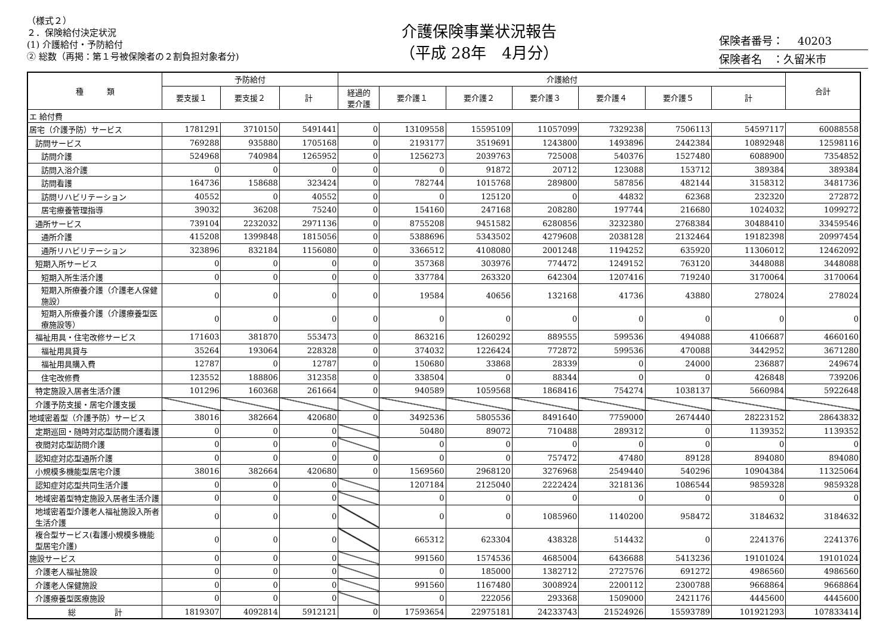（様式２）
２．保険給付決定状況
(1) 介護給付・予防給付
② 総数（再掲：第１号被保険者の２割負担対象者分)
介護保険事業状況報告
（平成 28年　4月分）
保険者番号：　 40203
保険者名　：久留米市
| 種 類 | 予防給付 | | | 介護給付 | | | | | | | 合計 |
| --- | --- | --- | --- | --- | --- | --- | --- | --- | --- | --- | --- |
| | 要支援１ | 要支援２ | 計 | 経過的 要介護 | 要介護１ | 要介護２ | 要介護３ | 要介護４ | 要介護５ | 計 | |
| エ 給付費 | | | | | | | | | | | |
| 居宅（介護予防）サービス | 1781291 | 3710150 | 5491441 | 0 | 13109558 | 15595109 | 11057099 | 7329238 | 7506113 | 54597117 | 60088558 |
| 訪問サービス | 769288 | 935880 | 1705168 | 0 | 2193177 | 3519691 | 1243800 | 1493896 | 2442384 | 10892948 | 12598116 |
| 訪問介護 | 524968 | 740984 | 1265952 | 0 | 1256273 | 2039763 | 725008 | 540376 | 1527480 | 6088900 | 7354852 |
| 訪問入浴介護 | 0 | 0 | 0 | 0 | 0 | 91872 | 20712 | 123088 | 153712 | 389384 | 389384 |
| 訪問看護 | 164736 | 158688 | 323424 | 0 | 782744 | 1015768 | 289800 | 587856 | 482144 | 3158312 | 3481736 |
| 訪問リハビリテーション | 40552 | 0 | 40552 | 0 | 0 | 125120 | 0 | 44832 | 62368 | 232320 | 272872 |
| 居宅療養管理指導 | 39032 | 36208 | 75240 | 0 | 154160 | 247168 | 208280 | 197744 | 216680 | 1024032 | 1099272 |
| 通所サービス | 739104 | 2232032 | 2971136 | 0 | 8755208 | 9451582 | 6280856 | 3232380 | 2768384 | 30488410 | 33459546 |
| 通所介護 | 415208 | 1399848 | 1815056 | 0 | 5388696 | 5343502 | 4279608 | 2038128 | 2132464 | 19182398 | 20997454 |
| 通所リハビリテーション | 323896 | 832184 | 1156080 | 0 | 3366512 | 4108080 | 2001248 | 1194252 | 635920 | 11306012 | 12462092 |
| 短期入所サービス | 0 | 0 | 0 | 0 | 357368 | 303976 | 774472 | 1249152 | 763120 | 3448088 | 3448088 |
| 短期入所生活介護 | 0 | 0 | 0 | 0 | 337784 | 263320 | 642304 | 1207416 | 719240 | 3170064 | 3170064 |
| 短期入所療養介護（介護老人保健施設） | 0 | 0 | 0 | 0 | 19584 | 40656 | 132168 | 41736 | 43880 | 278024 | 278024 |
| 短期入所療養介護（介護療養型医療施設等） | 0 | 0 | 0 | 0 | 0 | 0 | 0 | 0 | 0 | 0 | 0 |
| 福祉用具・住宅改修サービス | 171603 | 381870 | 553473 | 0 | 863216 | 1260292 | 889555 | 599536 | 494088 | 4106687 | 4660160 |
| 福祉用具貸与 | 35264 | 193064 | 228328 | 0 | 374032 | 1226424 | 772872 | 599536 | 470088 | 3442952 | 3671280 |
| 福祉用具購入費 | 12787 | 0 | 12787 | 0 | 150680 | 33868 | 28339 | 0 | 24000 | 236887 | 249674 |
| 住宅改修費 | 123552 | 188806 | 312358 | 0 | 338504 | 0 | 88344 | 0 | 0 | 426848 | 739206 |
| 特定施設入居者生活介護 | 101296 | 160368 | 261664 | 0 | 940589 | 1059568 | 1868416 | 754274 | 1038137 | 5660984 | 5922648 |
| 介護予防支援・居宅介護支援 | | | | | | | | | | | |
| 地域密着型（介護予防）サービス | 38016 | 382664 | 420680 | 0 | 3492536 | 5805536 | 8491640 | 7759000 | 2674440 | 28223152 | 28643832 |
| 定期巡回・随時対応型訪問介護看護 | 0 | 0 | 0 | | 50480 | 89072 | 710488 | 289312 | 0 | 1139352 | 1139352 |
| 夜間対応型訪問介護 | 0 | 0 | 0 | | 0 | 0 | 0 | 0 | 0 | 0 | 0 |
| 認知症対応型通所介護 | 0 | 0 | 0 | 0 | 0 | 0 | 757472 | 47480 | 89128 | 894080 | 894080 |
| 小規模多機能型居宅介護 | 38016 | 382664 | 420680 | 0 | 1569560 | 2968120 | 3276968 | 2549440 | 540296 | 10904384 | 11325064 |
| 認知症対応型共同生活介護 | 0 | 0 | 0 | | 1207184 | 2125040 | 2222424 | 3218136 | 1086544 | 9859328 | 9859328 |
| 地域密着型特定施設入居者生活介護 | 0 | 0 | 0 | | 0 | 0 | 0 | 0 | 0 | 0 | 0 |
| 地域密着型介護老人福祉施設入所者生活介護 | 0 | 0 | 0 | | 0 | 0 | 1085960 | 1140200 | 958472 | 3184632 | 3184632 |
| 複合型サービス(看護小規模多機能型居宅介護) | 0 | 0 | 0 | | 665312 | 623304 | 438328 | 514432 | 0 | 2241376 | 2241376 |
| 施設サービス | 0 | 0 | 0 | | 991560 | 1574536 | 4685004 | 6436688 | 5413236 | 19101024 | 19101024 |
| 介護老人福祉施設 | 0 | 0 | 0 | | 0 | 185000 | 1382712 | 2727576 | 691272 | 4986560 | 4986560 |
| 介護老人保健施設 | 0 | 0 | 0 | | 991560 | 1167480 | 3008924 | 2200112 | 2300788 | 9668864 | 9668864 |
| 介護療養型医療施設 | 0 | 0 | 0 | | 0 | 222056 | 293368 | 1509000 | 2421176 | 4445600 | 4445600 |
| 総 計 | 1819307 | 4092814 | 5912121 | 0 | 17593654 | 22975181 | 24233743 | 21524926 | 15593789 | 101921293 | 107833414 |